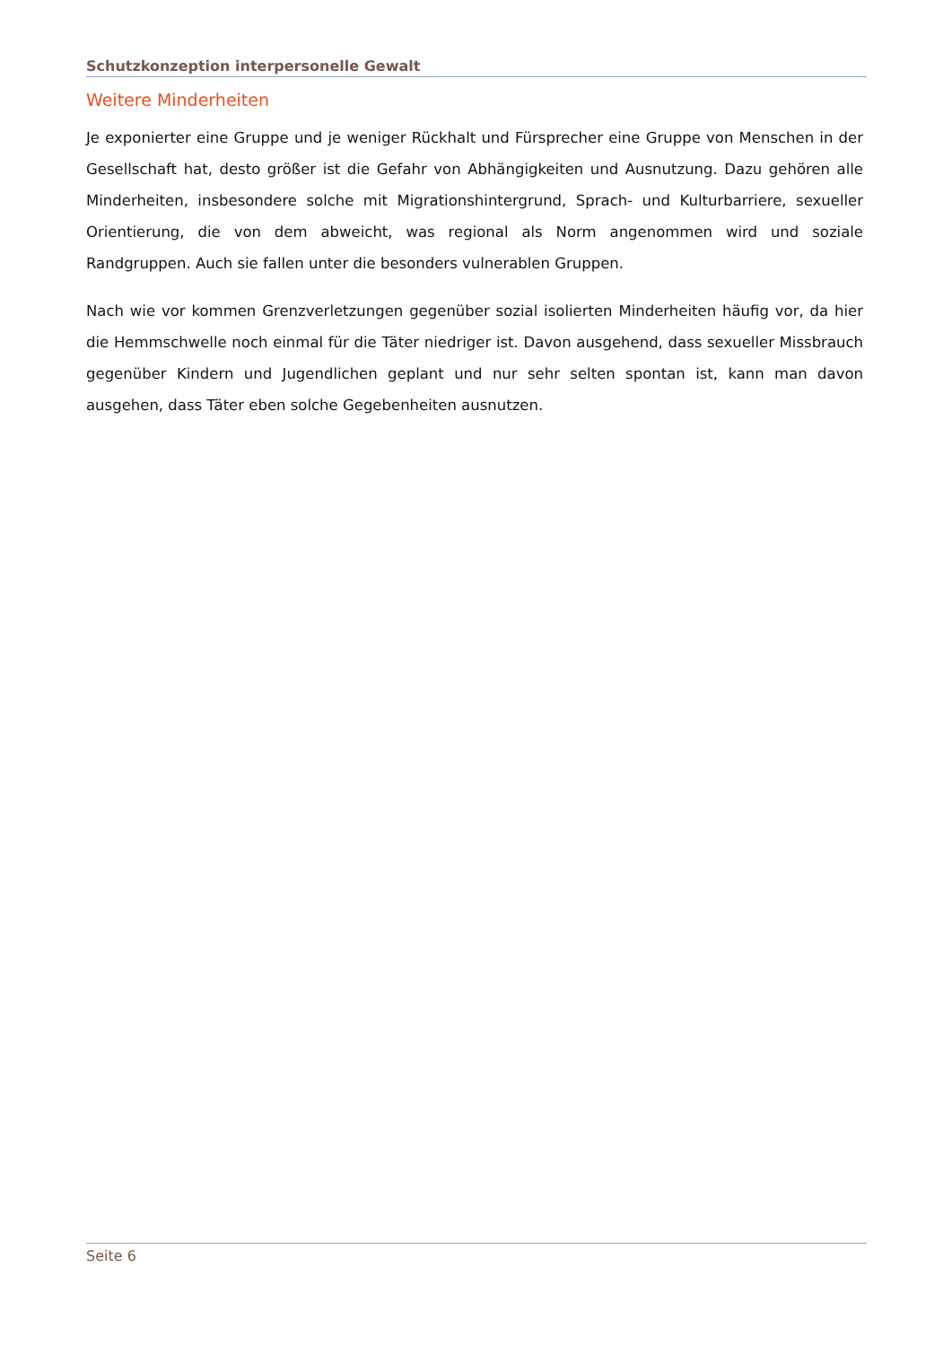Schutzkonzeption interpersonelle Gewalt
Weitere Minderheiten
Je exponierter eine Gruppe und je weniger Rückhalt und Fürsprecher eine Gruppe von Menschen in der Gesellschaft hat, desto größer ist die Gefahr von Abhängigkeiten und Ausnutzung. Dazu gehören alle Minderheiten, insbesondere solche mit Migrationshintergrund, Sprach- und Kulturbarriere, sexueller Orientierung, die von dem abweicht, was regional als Norm angenommen wird und soziale Randgruppen. Auch sie fallen unter die besonders vulnerablen Gruppen.
Nach wie vor kommen Grenzverletzungen gegenüber sozial isolierten Minderheiten häufig vor, da hier die Hemmschwelle noch einmal für die Täter niedriger ist. Davon ausgehend, dass sexueller Missbrauch gegenüber Kindern und Jugendlichen geplant und nur sehr selten spontan ist, kann man davon ausgehen, dass Täter eben solche Gegebenheiten ausnutzen.
Seite 6